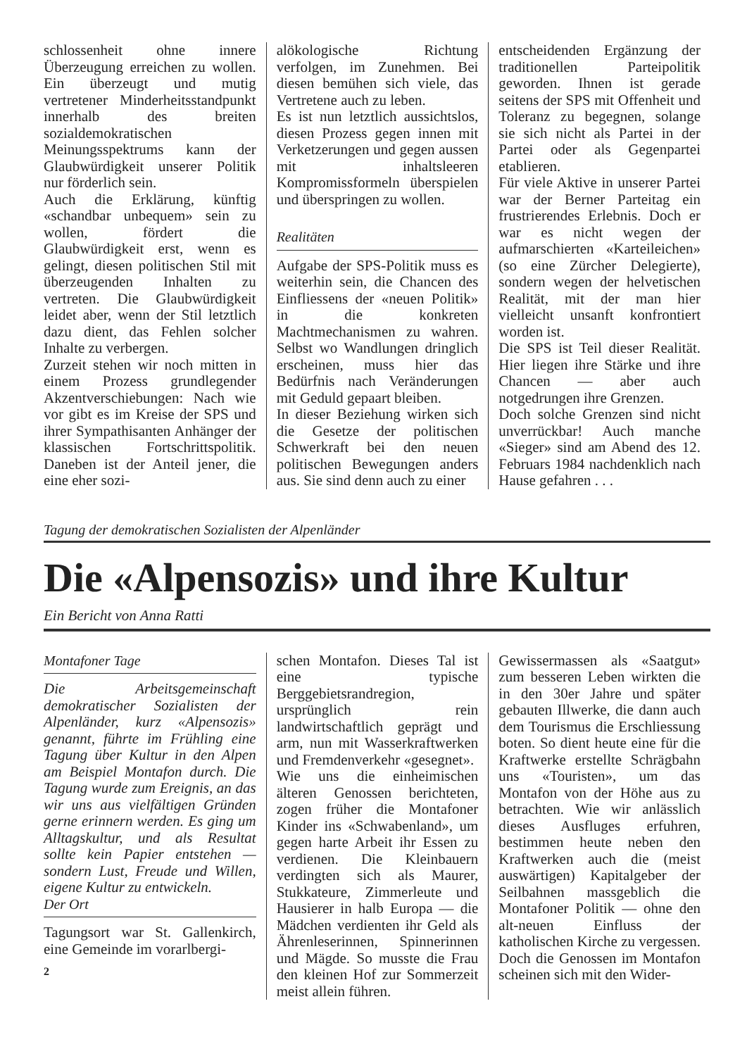schlossenheit ohne innere Überzeugung erreichen zu wollen. Ein überzeugt und mutig vertretener Minderheitsstandpunkt innerhalb des breiten sozialdemokratischen Meinungsspektrums kann der Glaubwürdigkeit unserer Politik nur förderlich sein.
Auch die Erklärung, künftig «schandbar unbequem» sein zu wollen, fördert die Glaubwürdigkeit erst, wenn es gelingt, diesen politischen Stil mit überzeugenden Inhalten zu vertreten. Die Glaubwürdigkeit leidet aber, wenn der Stil letztlich dazu dient, das Fehlen solcher Inhalte zu verbergen.
Zurzeit stehen wir noch mitten in einem Prozess grundlegender Akzentverschiebungen: Nach wie vor gibt es im Kreise der SPS und ihrer Sympathisanten Anhänger der klassischen Fortschrittspolitik. Daneben ist der Anteil jener, die eine eher sozi-
alökologische Richtung verfolgen, im Zunehmen. Bei diesen bemühen sich viele, das Vertretene auch zu leben.
Es ist nun letztlich aussichtslos, diesen Prozess gegen innen mit Verketzerungen und gegen aussen mit inhaltsleeren Kompromissformeln überspielen und überspringen zu wollen.
Realitäten
Aufgabe der SPS-Politik muss es weiterhin sein, die Chancen des Einfliessens der «neuen Politik» in die konkreten Machtmechanismen zu wahren. Selbst wo Wandlungen dringlich erscheinen, muss hier das Bedürfnis nach Veränderungen mit Geduld gepaart bleiben.
In dieser Beziehung wirken sich die Gesetze der politischen Schwerkraft bei den neuen politischen Bewegungen anders aus. Sie sind denn auch zu einer
entscheidenden Ergänzung der traditionellen Parteipolitik geworden. Ihnen ist gerade seitens der SPS mit Offenheit und Toleranz zu begegnen, solange sie sich nicht als Partei in der Partei oder als Gegenpartei etablieren.
Für viele Aktive in unserer Partei war der Berner Parteitag ein frustrierendes Erlebnis. Doch er war es nicht wegen der aufmarschierten «Karteileichen» (so eine Zürcher Delegierte), sondern wegen der helvetischen Realität, mit der man hier vielleicht unsanft konfrontiert worden ist.
Die SPS ist Teil dieser Realität. Hier liegen ihre Stärke und ihre Chancen — aber auch notgedrungen ihre Grenzen.
Doch solche Grenzen sind nicht unverrückbar! Auch manche «Sieger» sind am Abend des 12. Februars 1984 nachdenklich nach Hause gefahren . . .
Tagung der demokratischen Sozialisten der Alpenländer
Die «Alpensozis» und ihre Kultur
Ein Bericht von Anna Ratti
Montafoner Tage
Die Arbeitsgemeinschaft demokratischer Sozialisten der Alpenländer, kurz «Alpensozis» genannt, führte im Frühling eine Tagung über Kultur in den Alpen am Beispiel Montafon durch. Die Tagung wurde zum Ereignis, an das wir uns aus vielfältigen Gründen gerne erinnern werden. Es ging um Alltagskultur, und als Resultat sollte kein Papier entstehen — sondern Lust, Freude und Willen, eigene Kultur zu entwickeln.
Der Ort
Tagungsort war St. Gallenkirch, eine Gemeinde im vorarlbergi-
2
schen Montafon. Dieses Tal ist eine typische Berggebietsrandregion, ursprünglich rein landwirtschaftlich geprägt und arm, nun mit Wasserkraftwerken und Fremdenverkehr «gesegnet».
Wie uns die einheimischen älteren Genossen berichteten, zogen früher die Montafoner Kinder ins «Schwabenland», um gegen harte Arbeit ihr Essen zu verdienen. Die Kleinbauern verdingten sich als Maurer, Stukkateure, Zimmerleute und Hausierer in halb Europa — die Mädchen verdienten ihr Geld als Ährenleserinnen, Spinnerinnen und Mägde. So musste die Frau den kleinen Hof zur Sommerzeit meist allein führen.
Gewissermassen als «Saatgut» zum besseren Leben wirkten die in den 30er Jahre und später gebauten Illwerke, die dann auch dem Tourismus die Erschliessung boten. So dient heute eine für die Kraftwerke erstellte Schrägbahn uns «Touristen», um das Montafon von der Höhe aus zu betrachten. Wie wir anlässlich dieses Ausfluges erfuhren, bestimmen heute neben den Kraftwerken auch die (meist auswärtigen) Kapitalgeber der Seilbahnen massgeblich die Montafoner Politik — ohne den alt-neuen Einfluss der katholischen Kirche zu vergessen. Doch die Genossen im Montafon scheinen sich mit den Wider-